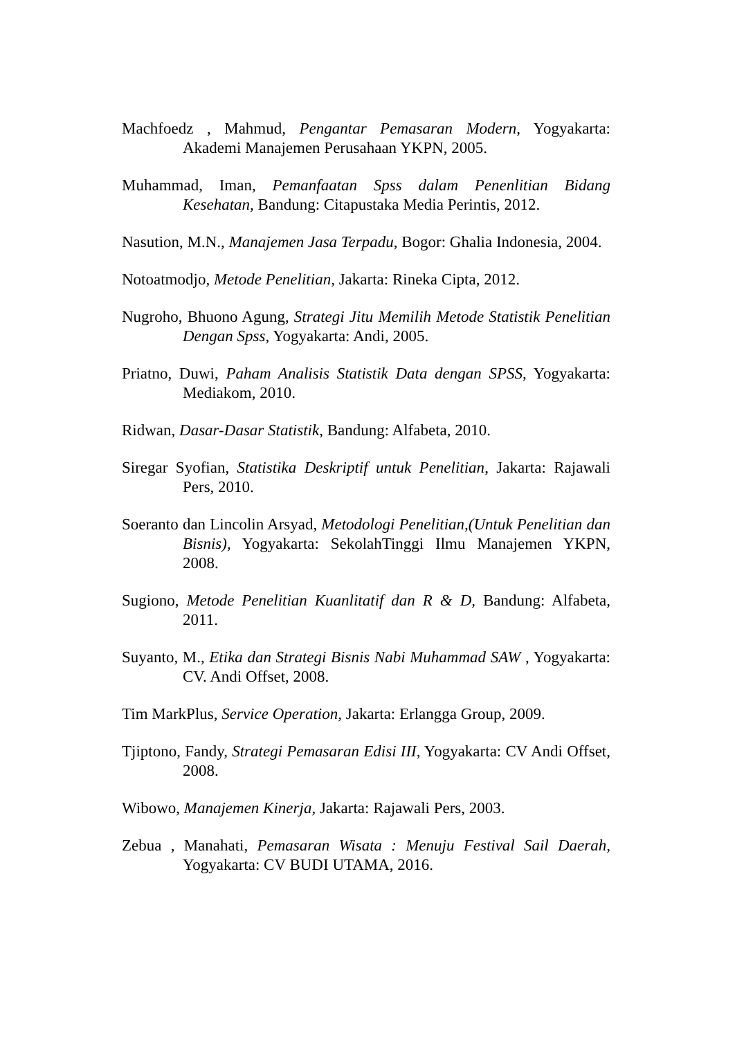Machfoedz , Mahmud, Pengantar Pemasaran Modern, Yogyakarta: Akademi Manajemen Perusahaan YKPN, 2005.
Muhammad, Iman, Pemanfaatan Spss dalam Penenlitian Bidang Kesehatan, Bandung: Citapustaka Media Perintis, 2012.
Nasution, M.N., Manajemen Jasa Terpadu, Bogor: Ghalia Indonesia, 2004.
Notoatmodjo, Metode Penelitian, Jakarta: Rineka Cipta, 2012.
Nugroho, Bhuono Agung, Strategi Jitu Memilih Metode Statistik Penelitian Dengan Spss, Yogyakarta: Andi, 2005.
Priatno, Duwi, Paham Analisis Statistik Data dengan SPSS, Yogyakarta: Mediakom, 2010.
Ridwan, Dasar-Dasar Statistik, Bandung: Alfabeta, 2010.
Siregar Syofian, Statistika Deskriptif untuk Penelitian, Jakarta: Rajawali Pers, 2010.
Soeranto dan Lincolin Arsyad, Metodologi Penelitian,(Untuk Penelitian dan Bisnis), Yogyakarta: SekolahTinggi Ilmu Manajemen YKPN, 2008.
Sugiono, Metode Penelitian Kuanlitatif dan R & D, Bandung: Alfabeta, 2011.
Suyanto, M., Etika dan Strategi Bisnis Nabi Muhammad SAW , Yogyakarta: CV. Andi Offset, 2008.
Tim MarkPlus, Service Operation, Jakarta: Erlangga Group, 2009.
Tjiptono, Fandy, Strategi Pemasaran Edisi III, Yogyakarta: CV Andi Offset, 2008.
Wibowo, Manajemen Kinerja, Jakarta: Rajawali Pers, 2003.
Zebua , Manahati, Pemasaran Wisata : Menuju Festival Sail Daerah, Yogyakarta: CV BUDI UTAMA, 2016.